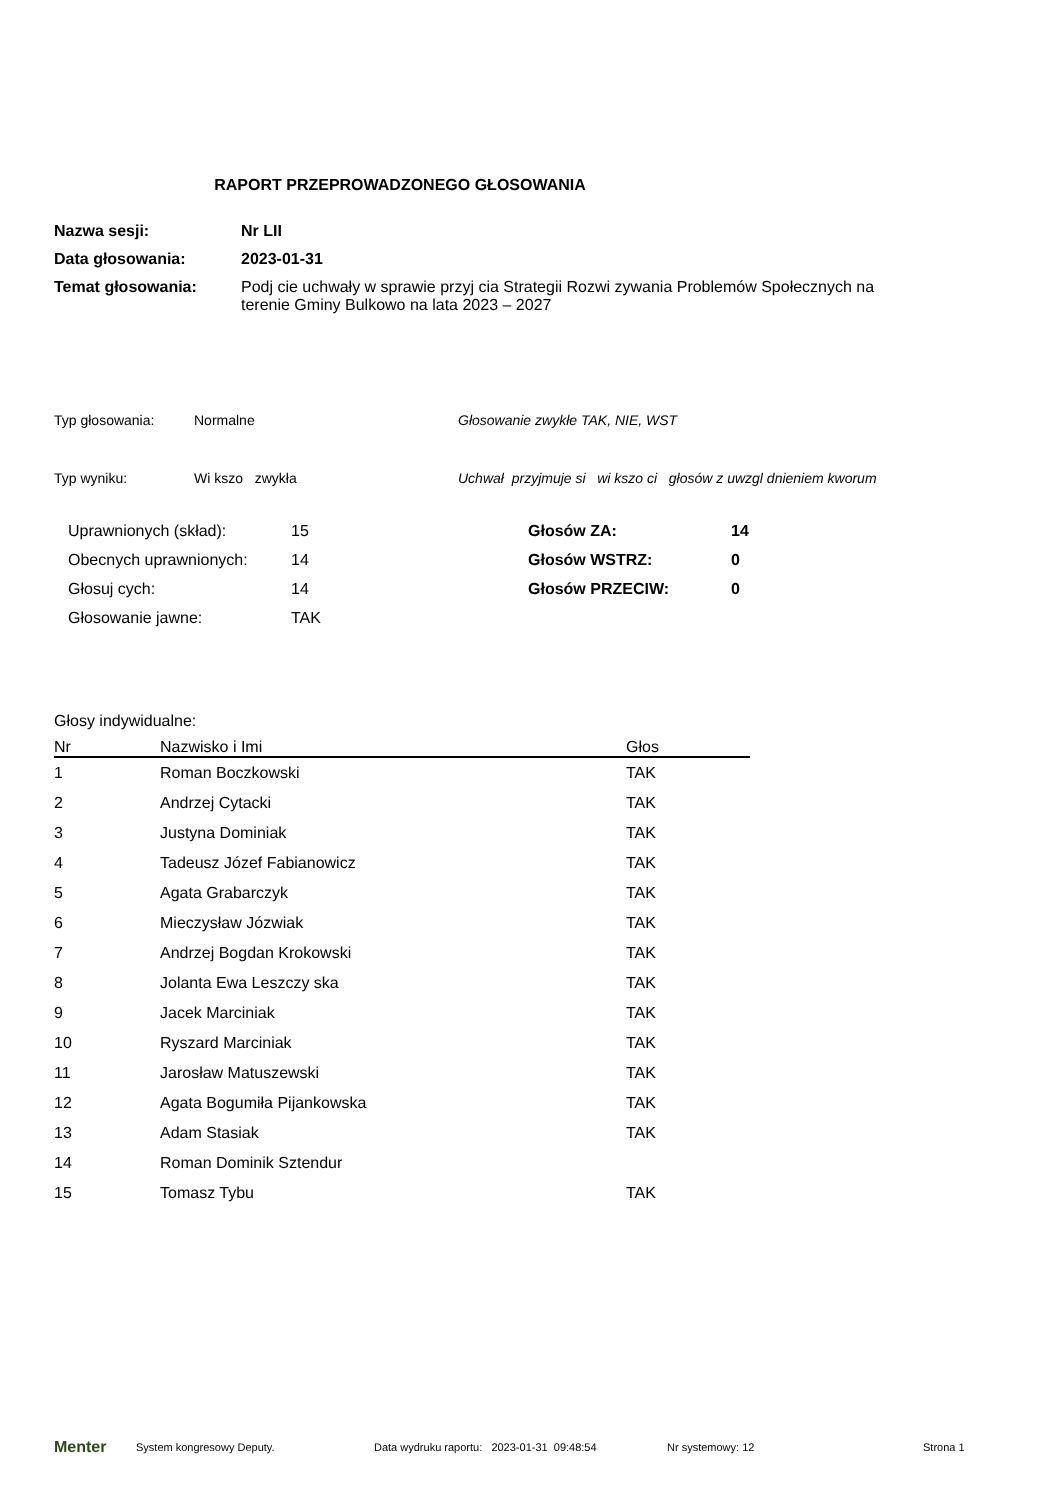RAPORT PRZEPROWADZONEGO GŁOSOWANIA
| Nazwa sesji: | Nr LII |
| Data głosowania: | 2023-01-31 |
| Temat głosowania: | Podj cie uchwały w sprawie przyj cia Strategii Rozwi zywania Problemów Społecznych na terenie Gminy Bulkowo na lata 2023 – 2027 |
| Typ głosowania: | Normalne | Głosowanie zwykłe TAK, NIE, WST |
| Typ wyniku: | Wi kszo zwykła | Uchwał przyjmuje si wi kszo ci głosów z uwzgl dnieniem kworum |
| Uprawnionych (skład): | 15 | Głosów ZA: | 14 |
| Obecnych uprawnionych: | 14 | Głosów WSTRZ: | 0 |
| Głosuj cych: | 14 | Głosów PRZECIW: | 0 |
| Głosowanie jawne: | TAK | | |
Głosy indywidualne:
| Nr | Nazwisko i Imi | Głos |
| --- | --- | --- |
| 1 | Roman Boczkowski | TAK |
| 2 | Andrzej Cytacki | TAK |
| 3 | Justyna Dominiak | TAK |
| 4 | Tadeusz Józef Fabianowicz | TAK |
| 5 | Agata Grabarczyk | TAK |
| 6 | Mieczysław Józwiak | TAK |
| 7 | Andrzej Bogdan Krokowski | TAK |
| 8 | Jolanta Ewa Leszczy ska | TAK |
| 9 | Jacek Marciniak | TAK |
| 10 | Ryszard Marciniak | TAK |
| 11 | Jarosław Matuszewski | TAK |
| 12 | Agata Bogumiła Pijankowska | TAK |
| 13 | Adam Stasiak | TAK |
| 14 | Roman Dominik Sztendur | |
| 15 | Tomasz Tybu | TAK |
Menter System kongresowy Deputy. Data wydruku raportu: 2023-01-31 09:48:54 Nr systemowy: 12 Strona 1